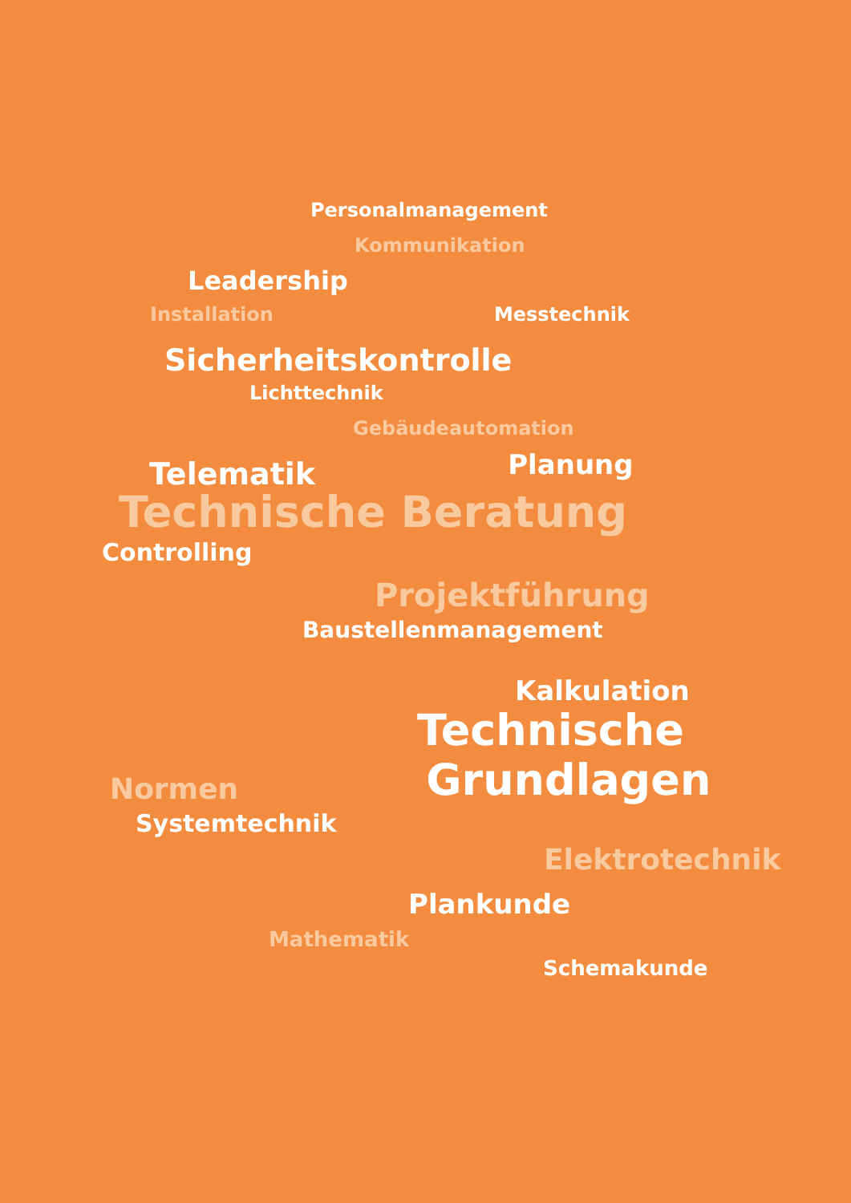Personalmanagement
Kommunikation
Leadership
Installation Messtechnik
Sicherheitskontrolle
Lichttechnik
Gebäudeautomation
Telematik Planung
Technische Beratung
Controlling
Projektführung
Baustellenmanagement
Kalkulation
Technische
Normen Grundlagen
Systemtechnik
Elektrotechnik
Plankunde
Mathematik
Schemakunde